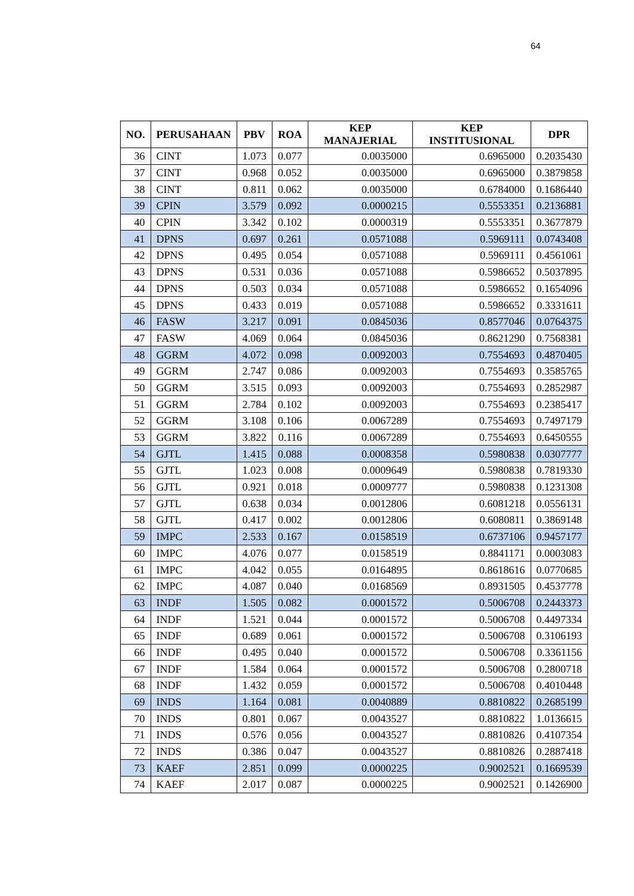64
| NO. | PERUSAHAAN | PBV | ROA | KEP MANAJERIAL | KEP INSTITUSIONAL | DPR |
| --- | --- | --- | --- | --- | --- | --- |
| 36 | CINT | 1.073 | 0.077 | 0.0035000 | 0.6965000 | 0.2035430 |
| 37 | CINT | 0.968 | 0.052 | 0.0035000 | 0.6965000 | 0.3879858 |
| 38 | CINT | 0.811 | 0.062 | 0.0035000 | 0.6784000 | 0.1686440 |
| 39 | CPIN | 3.579 | 0.092 | 0.0000215 | 0.5553351 | 0.2136881 |
| 40 | CPIN | 3.342 | 0.102 | 0.0000319 | 0.5553351 | 0.3677879 |
| 41 | DPNS | 0.697 | 0.261 | 0.0571088 | 0.5969111 | 0.0743408 |
| 42 | DPNS | 0.495 | 0.054 | 0.0571088 | 0.5969111 | 0.4561061 |
| 43 | DPNS | 0.531 | 0.036 | 0.0571088 | 0.5986652 | 0.5037895 |
| 44 | DPNS | 0.503 | 0.034 | 0.0571088 | 0.5986652 | 0.1654096 |
| 45 | DPNS | 0.433 | 0.019 | 0.0571088 | 0.5986652 | 0.3331611 |
| 46 | FASW | 3.217 | 0.091 | 0.0845036 | 0.8577046 | 0.0764375 |
| 47 | FASW | 4.069 | 0.064 | 0.0845036 | 0.8621290 | 0.7568381 |
| 48 | GGRM | 4.072 | 0.098 | 0.0092003 | 0.7554693 | 0.4870405 |
| 49 | GGRM | 2.747 | 0.086 | 0.0092003 | 0.7554693 | 0.3585765 |
| 50 | GGRM | 3.515 | 0.093 | 0.0092003 | 0.7554693 | 0.2852987 |
| 51 | GGRM | 2.784 | 0.102 | 0.0092003 | 0.7554693 | 0.2385417 |
| 52 | GGRM | 3.108 | 0.106 | 0.0067289 | 0.7554693 | 0.7497179 |
| 53 | GGRM | 3.822 | 0.116 | 0.0067289 | 0.7554693 | 0.6450555 |
| 54 | GJTL | 1.415 | 0.088 | 0.0008358 | 0.5980838 | 0.0307777 |
| 55 | GJTL | 1.023 | 0.008 | 0.0009649 | 0.5980838 | 0.7819330 |
| 56 | GJTL | 0.921 | 0.018 | 0.0009777 | 0.5980838 | 0.1231308 |
| 57 | GJTL | 0.638 | 0.034 | 0.0012806 | 0.6081218 | 0.0556131 |
| 58 | GJTL | 0.417 | 0.002 | 0.0012806 | 0.6080811 | 0.3869148 |
| 59 | IMPC | 2.533 | 0.167 | 0.0158519 | 0.6737106 | 0.9457177 |
| 60 | IMPC | 4.076 | 0.077 | 0.0158519 | 0.8841171 | 0.0003083 |
| 61 | IMPC | 4.042 | 0.055 | 0.0164895 | 0.8618616 | 0.0770685 |
| 62 | IMPC | 4.087 | 0.040 | 0.0168569 | 0.8931505 | 0.4537778 |
| 63 | INDF | 1.505 | 0.082 | 0.0001572 | 0.5006708 | 0.2443373 |
| 64 | INDF | 1.521 | 0.044 | 0.0001572 | 0.5006708 | 0.4497334 |
| 65 | INDF | 0.689 | 0.061 | 0.0001572 | 0.5006708 | 0.3106193 |
| 66 | INDF | 0.495 | 0.040 | 0.0001572 | 0.5006708 | 0.3361156 |
| 67 | INDF | 1.584 | 0.064 | 0.0001572 | 0.5006708 | 0.2800718 |
| 68 | INDF | 1.432 | 0.059 | 0.0001572 | 0.5006708 | 0.4010448 |
| 69 | INDS | 1.164 | 0.081 | 0.0040889 | 0.8810822 | 0.2685199 |
| 70 | INDS | 0.801 | 0.067 | 0.0043527 | 0.8810822 | 1.0136615 |
| 71 | INDS | 0.576 | 0.056 | 0.0043527 | 0.8810826 | 0.4107354 |
| 72 | INDS | 0.386 | 0.047 | 0.0043527 | 0.8810826 | 0.2887418 |
| 73 | KAEF | 2.851 | 0.099 | 0.0000225 | 0.9002521 | 0.1669539 |
| 74 | KAEF | 2.017 | 0.087 | 0.0000225 | 0.9002521 | 0.1426900 |